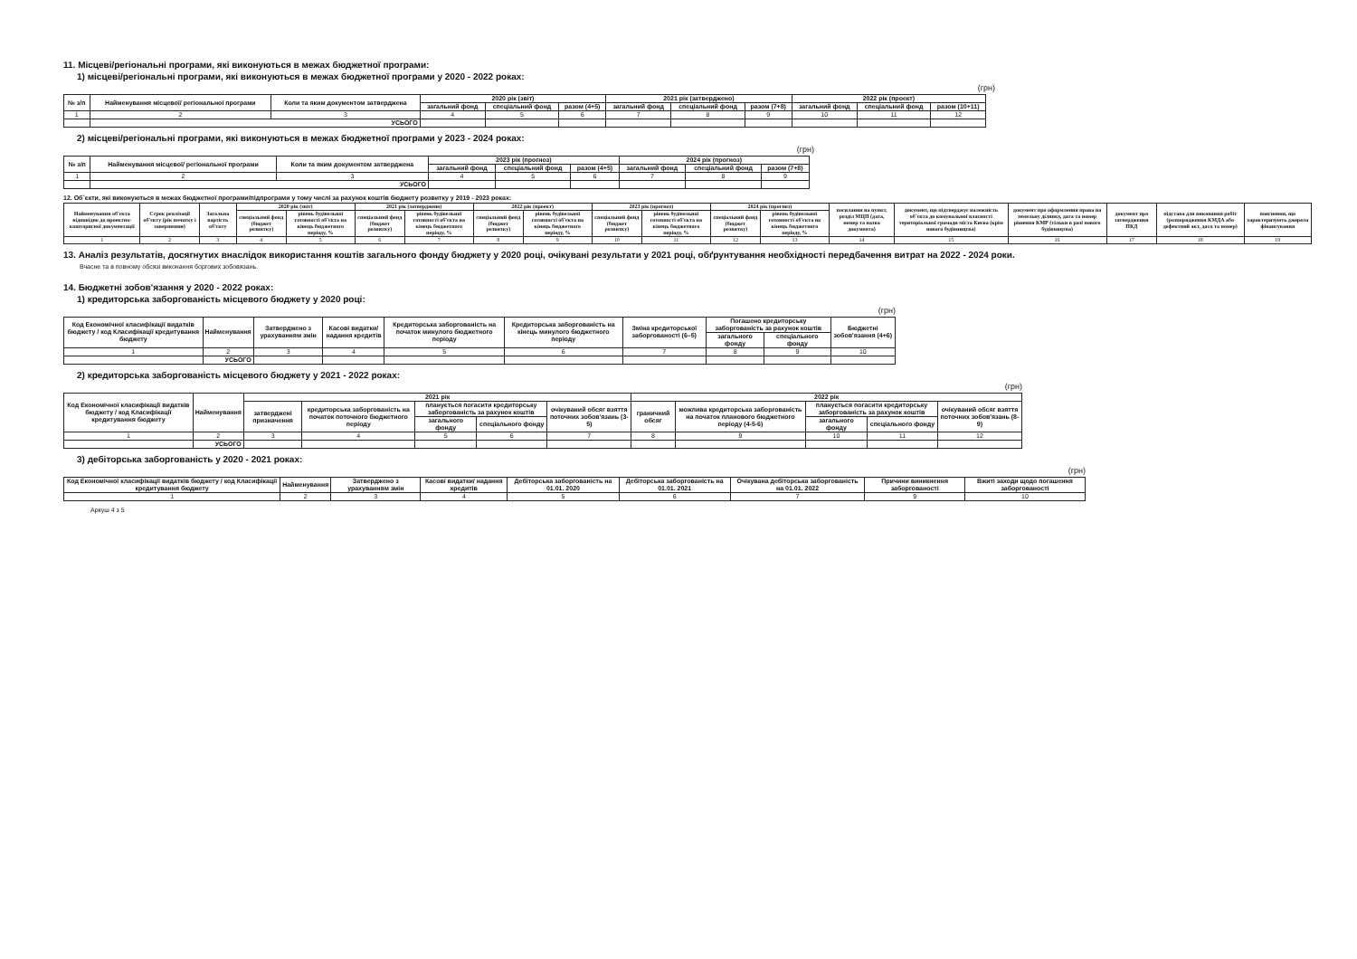11. Місцеві/регіональні програми, які виконуються в межах бюджетної програми:
1) місцеві/регіональні програми, які виконуються в межах бюджетної програми у 2020 - 2022 роках:
(грн)
| № з/п | Найменування місцевої/ регіональної програми | Коли та яким документом затверджена | 2020 рік (звіт) | | | 2021 рік (затверджено) | | | 2022 рік (проект) | | |
| --- | --- | --- | --- | --- | --- | --- | --- | --- | --- | --- | --- |
| | | | загальний фонд | спеціальний фонд | разом (4+5) | загальний фонд | спеціальний фонд | разом (7+8) | загальний фонд | спеціальний фонд | разом (10+11) |
| 1 | 2 | 3 | 4 | 5 | 6 | 7 | 8 | 9 | 10 | 11 | 12 |
| | УСЬОГО | | | | | | | | | | |
2) місцеві/регіональні програми, які виконуються в межах бюджетної програми у 2023 - 2024 роках:
(грн)
| № з/п | Найменування місцевої/ регіональної програми | Коли та яким документом затверджена | 2023 рік (прогноз) | | | 2024 рік (прогноз) | | |
| --- | --- | --- | --- | --- | --- | --- | --- | --- |
| | | | загальний фонд | спеціальний фонд | разом (4+5) | загальний фонд | спеціальний фонд | разом (7+8) |
| 1 | 2 | 3 | 4 | 5 | 6 | 7 | 8 | 9 |
| | УСЬОГО | | | | | | | |
12. Об`єкти, які виконуються в межах бюджетної програми/підпрограми у тому числі за рахунок коштів бюджету розвитку у 2019 - 2023 роках:
| Найменування об'єкта відповідно до проектно-кошторисної документації | Строк реалізації об'єкту (рік початку і завершення) | Загальна вартість об'єкту | 2020 рік (звіт) | | 2021 рік (затверджено) | | 2022 рік (проект) | | 2023 рік (прогноз) | | 2024 рік (прогноз) | | посилання на пункт, розділ МЦП (дата, номер та назва документа) | документ, що підтверджує належність об`єкта до комунальної власності територіальної громади міста Києва (крім нового будівництва) | документ про оформлення права на земельну ділянку, дата та номер рішення КМР (тільки в разі нового будівництва) | документ про затвердження ПКД | підстава для виконання робіт (розпорядження КМДА або дефектний акт, дата та номер) | пояснення, що характеризують джерела фінансування |
| --- | --- | --- | --- | --- | --- | --- | --- | --- | --- | --- | --- | --- | --- | --- | --- | --- | --- | --- |
| | | | спеціальний фонд (бюджет розвитку) | рівень будівельної готовності об'єкта на кінець бюджетного періоду, % | спеціальний фонд (бюджет розвитку) | рівень будівельної готовності об'єкта на кінець бюджетного періоду, % | спеціальний фонд (бюджет розвитку) | рівень будівельної готовності об'єкта на кінець бюджетного періоду, % | спеціальний фонд (бюджет розвитку) | рівень будівельної готовності об'єкта на кінець бюджетного періоду, % | спеціальний фонд (бюджет розвитку) | рівень будівельної готовності об'єкта на кінець бюджетного періоду, % | | | | | | |
| 1 | 2 | 3 | 4 | 5 | 6 | 7 | 8 | 9 | 10 | 11 | 12 | 13 | 14 | 15 | 16 | 17 | 18 | 19 |
13. Аналіз результатів, досягнутих внаслідок використання коштів загального фонду бюджету у 2020 році, очікувані результати у 2021 році, обґрунтування необхідності передбачення витрат на 2022 - 2024 роки.
Вчасне та в повному обсязі виконання боргових зобовязань.
14. Бюджетні зобов'язання у 2020 - 2022 роках:
1) кредиторська заборгованість місцевого бюджету у 2020 році:
(грн)
| Код Економічної класифікації видатків бюджету / код Класифікації кредитування бюджету | Найменування | Затверджено з урахуванням змін | Касові видатки/ надання кредитів | Кредиторська заборгованість на початок минулого бюджетного періоду | Кредиторська заборгованість на кінець минулого бюджетного періоду | Зміна кредиторської заборгованості (6–5) | Погашено кредиторську заборгованість за рахунок коштів | | Бюджетні зобов'язання (4+6) |
| --- | --- | --- | --- | --- | --- | --- | --- | --- | --- |
| | | | | | | | загального фонду | спеціального фонду | |
| 1 | 2 | 3 | 4 | 5 | 6 | 7 | 8 | 9 | 10 |
| | УСЬОГО | | | | | | | | |
2) кредиторська заборгованість місцевого бюджету у 2021 - 2022 роках:
(грн)
| Код Економічної класифікації видатків бюджету / код Класифікації кредитування бюджету | Найменування | 2021 рік | | | | | 2022 рік | | | | |
| --- | --- | --- | --- | --- | --- | --- | --- | --- | --- | --- | --- |
| | | затверджені призначення | кредиторська заборгованість на початок поточного бюджетного періоду | планується погасити кредиторську заборгованість за рахунок коштів | | очікуваний обсяг взяття поточних зобов'язань (3-5) | граничний обсяг | можлива кредиторська заборгованість на початок планового бюджетного періоду (4-5-6) | планується погасити кредиторську заборгованість за рахунок коштів | | очікуваний обсяг взяття поточних зобов'язань (8-9) |
| | | | | загального фонду | спеціального фонду | | | | загального фонду | спеціального фонду | |
| 1 | 2 | 3 | 4 | 5 | 6 | 7 | 8 | 9 | 10 | 11 | 12 |
| | УСЬОГО | | | | | | | | | | |
3) дебіторська заборгованість у 2020 - 2021 роках:
(грн)
| Код Економічної класифікації видатків бюджету / код Класифікації кредитування бюджету | Найменування | Затверджено з урахуванням змін | Касові видатки/ надання кредитів | Дебіторська заборгованість на 01.01. 2020 | Дебіторська заборгованість на 01.01. 2021 | Очікувана дебіторська заборгованість на 01.01. 2022 | Причини виникнення заборгованості | Вжиті заходи щодо погашення заборгованості |
| --- | --- | --- | --- | --- | --- | --- | --- | --- |
| 1 | 2 | 3 | 4 | 5 | 6 | 7 | 9 | 10 |
Аркуш 4 з 5